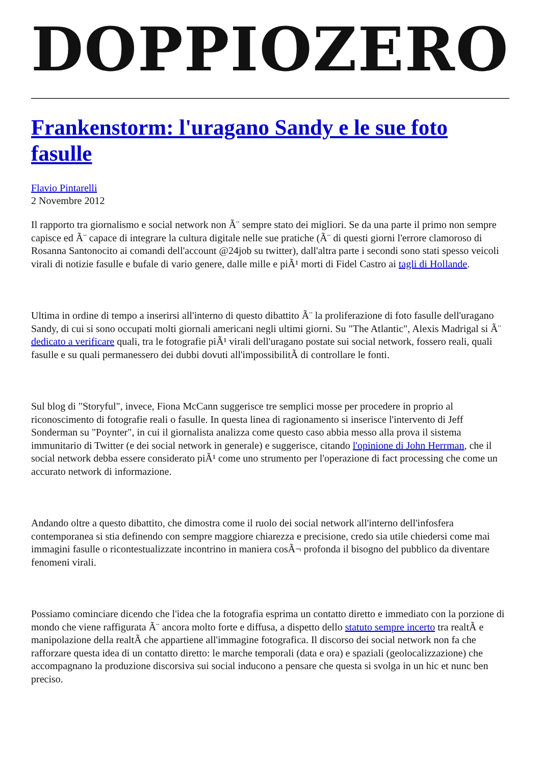DOPPIOZERO
Frankenstorm: l'uragano Sandy e le sue foto fasulle
Flavio Pintarelli
2 Novembre 2012
Il rapporto tra giornalismo e social network non Ã¨ sempre stato dei migliori. Se da una parte il primo non sempre capisce ed Ã¨ capace di integrare la cultura digitale nelle sue pratiche (Ã¨ di questi giorni l'errore clamoroso di Rosanna Santonocito ai comandi dell'account @24job su twitter), dall'altra parte i secondi sono stati spesso veicoli virali di notizie fasulle e bufale di vario genere, dalle mille e piÃ¹ morti di Fidel Castro ai tagli di Hollande.
Ultima in ordine di tempo a inserirsi all'interno di questo dibattito Ã¨ la proliferazione di foto fasulle dell'uragano Sandy, di cui si sono occupati molti giornali americani negli ultimi giorni. Su "The Atlantic", Alexis Madrigal si Ã¨ dedicato a verificare quali, tra le fotografie piÃ¹ virali dell'uragano postate sui social network, fossero reali, quali fasulle e su quali permanessero dei dubbi dovuti all'impossibilitÃ di controllare le fonti.
Sul blog di "Storyful", invece, Fiona McCann suggerisce tre semplici mosse per procedere in proprio al riconoscimento di fotografie reali o fasulle. In questa linea di ragionamento si inserisce l'intervento di Jeff Sonderman su "Poynter", in cui il giornalista analizza come questo caso abbia messo alla prova il sistema immunitario di Twitter (e dei social network in generale) e suggerisce, citando l'opinione di John Herrman, che il social network debba essere considerato piÃ¹ come uno strumento per l'operazione di fact processing che come un accurato network di informazione.
Andando oltre a questo dibattito, che dimostra come il ruolo dei social network all'interno dell'infosfera contemporanea si stia definendo con sempre maggiore chiarezza e precisione, credo sia utile chiedersi come mai immagini fasulle o ricontestualizzate incontrino in maniera cosÃ¬ profonda il bisogno del pubblico da diventare fenomeni virali.
Possiamo cominciare dicendo che l'idea che la fotografia esprima un contatto diretto e immediato con la porzione di mondo che viene raffigurata Ã¨ ancora molto forte e diffusa, a dispetto dello statuto sempre incerto tra realtÃ e manipolazione della realtÃ che appartiene all'immagine fotografica. Il discorso dei social network non fa che rafforzare questa idea di un contatto diretto: le marche temporali (data e ora) e spaziali (geolocalizzazione) che accompagnano la produzione discorsiva sui social inducono a pensare che questa si svolga in un hic et nunc ben preciso.